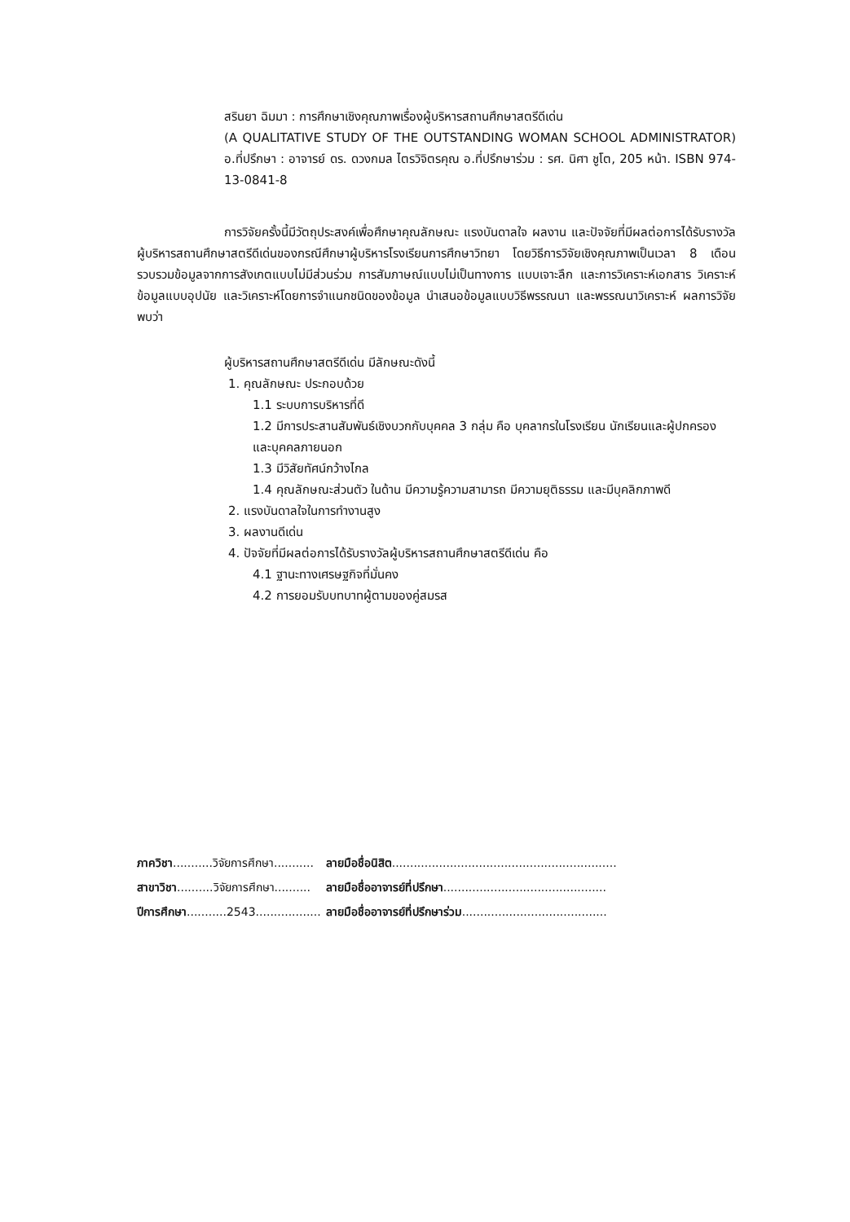สรินยา ฉิมมา : การศึกษาเชิงคุณภาพเรื่องผู้บริหารสถานศึกษาสตรีดีเด่น
(A QUALITATIVE STUDY OF THE OUTSTANDING WOMAN SCHOOL ADMINISTRATOR) อ.ที่ปรึกษา : อาจารย์ ดร. ดวงกมล ไตรวิจิตรคุณ อ.ที่ปรึกษาร่วม : รศ. นิศา ชูโต, 205 หน้า. ISBN 974-13-0841-8
การวิจัยครั้งนี้มีวัตถุประสงค์เพื่อศึกษาคุณลักษณะ แรงบันดาลใจ ผลงาน และปัจจัยที่มีผลต่อการได้รับรางวัลผู้บริหารสถานศึกษาสตรีดีเด่นของกรณีศึกษาผู้บริหารโรงเรียนการศึกษาวิทยา โดยวิธีการวิจัยเชิงคุณภาพเป็นเวลา 8 เดือน รวบรวมข้อมูลจากการสังเกตแบบไม่มีส่วนร่วม การสัมภาษณ์แบบไม่เป็นทางการ แบบเจาะลึก และการวิเคราะห์เอกสาร วิเคราะห์ข้อมูลแบบอุปนัย และวิเคราะห์โดยการจำแนกชนิดของข้อมูล นำเสนอข้อมูลแบบวิธีพรรณนา และพรรณนาวิเคราะห์ ผลการวิจัยพบว่า
ผู้บริหารสถานศึกษาสตรีดีเด่น มีลักษณะดังนี้
1. คุณลักษณะ ประกอบด้วย
1.1 ระบบการบริหารที่ดี
1.2 มีการประสานสัมพันธ์เชิงบวกกับบุคคล 3 กลุ่ม คือ บุคลากรในโรงเรียน นักเรียนและผู้ปกครอง และบุคคลภายนอก
1.3 มีวิสัยทัศน์กว้างไกล
1.4 คุณลักษณะส่วนตัว ในด้าน มีความรู้ความสามารถ มีความยุติธรรม และมีบุคลิกภาพดี
2. แรงบันดาลใจในการทำงานสูง
3. ผลงานดีเด่น
4. ปัจจัยที่มีผลต่อการได้รับรางวัลผู้บริหารสถานศึกษาสตรีดีเด่น คือ
4.1 ฐานะทางเศรษฐกิจที่มั่นคง
4.2 การยอมรับบทบาทผู้ตามของคู่สมรส
| ภาควิชา ...........วิจัยการศึกษา........... | ลายมือชื่อนิสิต .............................................................. |
| สาขาวิชา ..........วิจัยการศึกษา.......... | ลายมือชื่ออาจารย์ที่ปรึกษา ............................................. |
| ปีการศึกษา ...........2543.................. | ลายมือชื่ออาจารย์ที่ปรึกษาร่วม ........................................ |